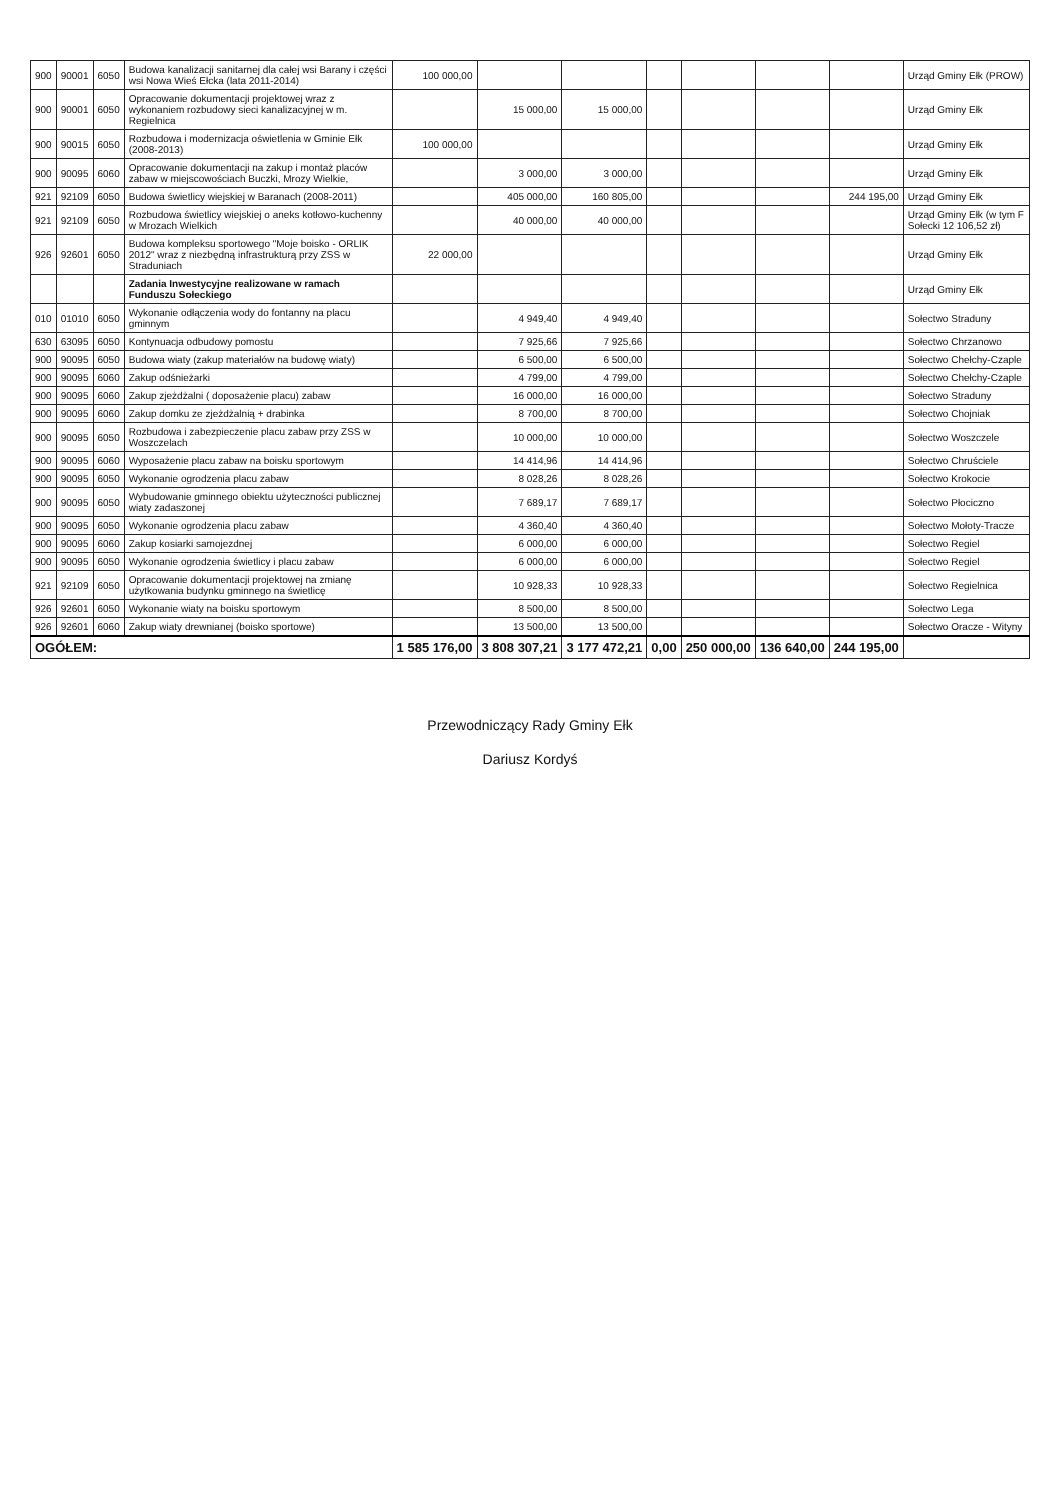| 900 | 90001 | 6050 | Budowa kanalizacji sanitarnej dla całej wsi Barany i części wsi Nowa Wieś Ełcka (lata 2011-2014) | 100 000,00 | | | | | | | Urząd Gminy Ełk (PROW) |
| 900 | 90001 | 6050 | Opracowanie dokumentacji projektowej wraz z wykonaniem rozbudowy sieci kanalizacyjnej w m. Regielnica | | 15 000,00 | 15 000,00 | | | | | Urząd Gminy Ełk |
| 900 | 90015 | 6050 | Rozbudowa i modernizacja oświetlenia w Gminie Ełk (2008-2013) | 100 000,00 | | | | | | | Urząd Gminy Ełk |
| 900 | 90095 | 6060 | Opracowanie dokumentacji na zakup i montaż placów zabaw w miejscowościach Buczki, Mrozy Wielkie, | | 3 000,00 | 3 000,00 | | | | | Urząd Gminy Ełk |
| 921 | 92109 | 6050 | Budowa świetlicy wiejskiej w Baranach (2008-2011) | | 405 000,00 | 160 805,00 | | | | 244 195,00 | Urząd Gminy Ełk |
| 921 | 92109 | 6050 | Rozbudowa świetlicy wiejskiej o aneks kotłowo-kuchenny w Mrozach Wielkich | | 40 000,00 | 40 000,00 | | | | | Urząd Gminy Ełk (w tym F Sołecki 12 106,52 zł) |
| 926 | 92601 | 6050 | Budowa kompleksu sportowego "Moje boisko - ORLIK 2012" wraz z niezbędną infrastrukturą przy ZSS w Straduniach | 22 000,00 | | | | | | | Urząd Gminy Ełk |
| | | | Zadania Inwestycyjne realizowane w ramach Funduszu Sołeckiego | | | | | | | | Urząd Gminy Ełk |
| 010 | 01010 | 6050 | Wykonanie odłączenia wody do fontanny na placu gminnym | | 4 949,40 | 4 949,40 | | | | | Sołectwo Straduny |
| 630 | 63095 | 6050 | Kontynuacja odbudowy pomostu | | 7 925,66 | 7 925,66 | | | | | Sołectwo Chrzanowo |
| 900 | 90095 | 6050 | Budowa wiaty (zakup materiałów na budowę wiaty) | | 6 500,00 | 6 500,00 | | | | | Sołectwo Chełchy-Czaple |
| 900 | 90095 | 6060 | Zakup odśnieżarki | | 4 799,00 | 4 799,00 | | | | | Sołectwo Chełchy-Czaple |
| 900 | 90095 | 6060 | Zakup zjeżdżalni ( doposażenie placu) zabaw | | 16 000,00 | 16 000,00 | | | | | Sołectwo Straduny |
| 900 | 90095 | 6060 | Zakup domku ze zjeżdżalnią + drabinka | | 8 700,00 | 8 700,00 | | | | | Sołectwo Chojniak |
| 900 | 90095 | 6050 | Rozbudowa i zabezpieczenie placu zabaw przy ZSS w Woszczelach | | 10 000,00 | 10 000,00 | | | | | Sołectwo Woszczele |
| 900 | 90095 | 6060 | Wyposażenie placu zabaw na boisku sportowym | | 14 414,96 | 14 414,96 | | | | | Sołectwo Chruściele |
| 900 | 90095 | 6050 | Wykonanie ogrodzenia placu zabaw | | 8 028,26 | 8 028,26 | | | | | Sołectwo Krokocie |
| 900 | 90095 | 6050 | Wybudowanie gminnego obiektu użyteczności publicznej wiaty zadaszonej | | 7 689,17 | 7 689,17 | | | | | Sołectwo Płociczno |
| 900 | 90095 | 6050 | Wykonanie ogrodzenia placu zabaw | | 4 360,40 | 4 360,40 | | | | | Sołectwo Mołoty-Tracze |
| 900 | 90095 | 6060 | Zakup kosiarki samojezdnej | | 6 000,00 | 6 000,00 | | | | | Sołectwo Regiel |
| 900 | 90095 | 6050 | Wykonanie ogrodzenia świetlicy i placu zabaw | | 6 000,00 | 6 000,00 | | | | | Sołectwo Regiel |
| 921 | 92109 | 6050 | Opracowanie dokumentacji projektowej na zmianę użytkowania budynku gminnego na świetlicę | | 10 928,33 | 10 928,33 | | | | | Sołectwo Regielnica |
| 926 | 92601 | 6050 | Wykonanie wiaty na boisku sportowym | | 8 500,00 | 8 500,00 | | | | | Sołectwo Lega |
| 926 | 92601 | 6060 | Zakup wiaty drewnianej (boisko sportowe) | | 13 500,00 | 13 500,00 | | | | | Sołectwo Oracze - Wityny |
| OGÓŁEM: | | | | 1 585 176,00 | 3 808 307,21 | 3 177 472,21 | 0,00 | 250 000,00 | 136 640,00 | 244 195,00 | |
Przewodniczący Rady Gminy Ełk
Dariusz Kordyś